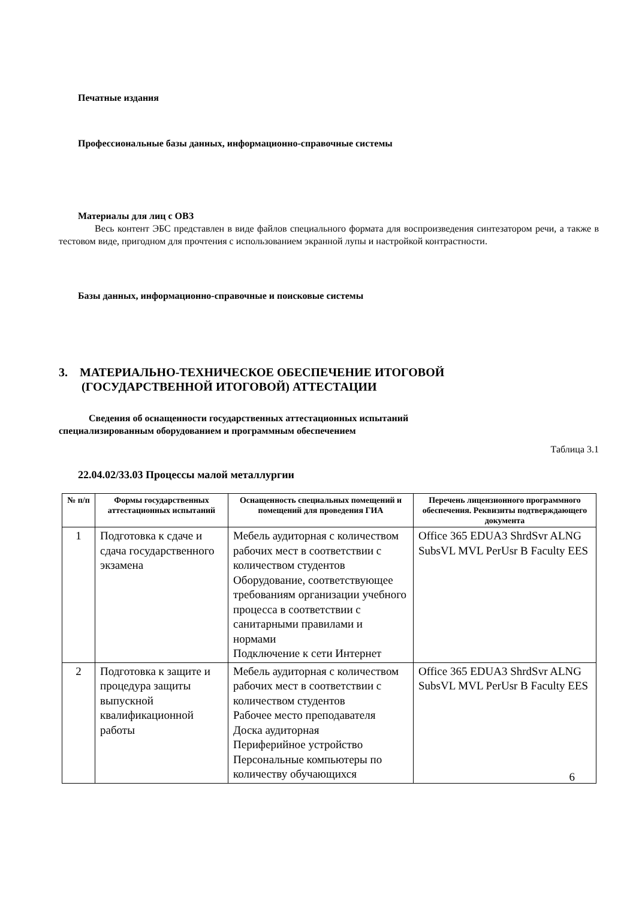Печатные издания
Профессиональные базы данных, информационно-справочные системы
Материалы для лиц с ОВЗ
Весь контент ЭБС представлен в виде файлов специального формата для воспроизведения синтезатором речи, а также в тестовом виде, пригодном для прочтения с использованием экранной лупы и настройкой контрастности.
Базы данных, информационно-справочные и поисковые системы
3. МАТЕРИАЛЬНО-ТЕХНИЧЕСКОЕ ОБЕСПЕЧЕНИЕ ИТОГОВОЙ
(ГОСУДАРСТВЕННОЙ ИТОГОВОЙ) АТТЕСТАЦИИ
Сведения об оснащенности государственных аттестационных испытаний
специализированным оборудованием и программным обеспечением
Таблица 3.1
22.04.02/33.03 Процессы малой металлургии
| № п/п | Формы государственных аттестационных испытаний | Оснащенность специальных помещений и помещений для проведения ГИА | Перечень лицензионного программного обеспечения. Реквизиты подтверждающего документа |
| --- | --- | --- | --- |
| 1 | Подготовка к сдаче и сдача государственного экзамена | Мебель аудиторная с количеством рабочих мест в соответствии с количеством студентов Оборудование, соответствующее требованиям организации учебного процесса в соответствии с санитарными правилами и нормами Подключение к сети Интернет | Office 365 EDUA3 ShrdSvr ALNG SubsVL MVL PerUsr B Faculty EES |
| 2 | Подготовка к защите и процедура защиты выпускной квалификационной работы | Мебель аудиторная с количеством рабочих мест в соответствии с количеством студентов Рабочее место преподавателя Доска аудиторная Периферийное устройство Персональные компьютеры по количеству обучающихся | Office 365 EDUA3 ShrdSvr ALNG SubsVL MVL PerUsr B Faculty EES |
6